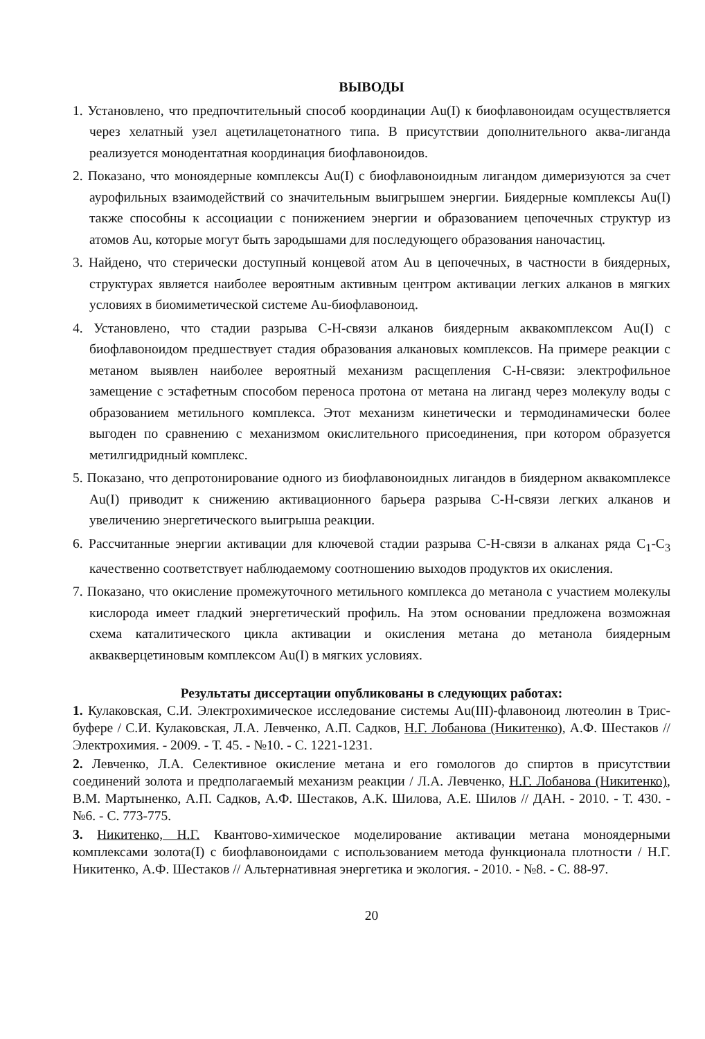ВЫВОДЫ
1. Установлено, что предпочтительный способ координации Au(I) к биофлавоноидам осуществляется через хелатный узел ацетилацетонатного типа. В присутствии дополнительного аква-лиганда реализуется монодентатная координация биофлавоноидов.
2. Показано, что моноядерные комплексы Au(I) с биофлавоноидным лигандом димеризуются за счет аурофильных взаимодействий со значительным выигрышем энергии. Биядерные комплексы Au(I) также способны к ассоциации с понижением энергии и образованием цепочечных структур из атомов Au, которые могут быть зародышами для последующего образования наночастиц.
3. Найдено, что стерически доступный концевой атом Au в цепочечных, в частности в биядерных, структурах является наиболее вероятным активным центром активации легких алканов в мягких условиях в биомиметической системе Au-биофлавоноид.
4. Установлено, что стадии разрыва С-Н-связи алканов биядерным аквакомплексом Au(I) с биофлавоноидом предшествует стадия образования алкановых комплексов. На примере реакции с метаном выявлен наиболее вероятный механизм расщепления С-Н-связи: электрофильное замещение с эстафетным способом переноса протона от метана на лиганд через молекулу воды с образованием метильного комплекса. Этот механизм кинетически и термодинамически более выгоден по сравнению с механизмом окислительного присоединения, при котором образуется метилгидридный комплекс.
5. Показано, что депротонирование одного из биофлавоноидных лигандов в биядерном аквакомплексе Au(I) приводит к снижению активационного барьера разрыва С-Н-связи легких алканов и увеличению энергетического выигрыша реакции.
6. Рассчитанные энергии активации для ключевой стадии разрыва С-Н-связи в алканах ряда C<sub>1</sub>-C<sub>3</sub> качественно соответствует наблюдаемому соотношению выходов продуктов их окисления.
7. Показано, что окисление промежуточного метильного комплекса до метанола с участием молекулы кислорода имеет гладкий энергетический профиль. На этом основании предложена возможная схема каталитического цикла активации и окисления метана до метанола биядерным аквакверцетиновым комплексом Au(I) в мягких условиях.
Результаты диссертации опубликованы в следующих работах:
1. Кулаковская, С.И. Электрохимическое исследование системы Au(III)-флавоноид лютеолин в Трис-буфере / С.И. Кулаковская, Л.А. Левченко, А.П. Садков, Н.Г. Лобанова (Никитенко), А.Ф. Шестаков // Электрохимия. - 2009. - Т. 45. - №10. - С. 1221-1231.
2. Левченко, Л.А. Селективное окисление метана и его гомологов до спиртов в присутствии соединений золота и предполагаемый механизм реакции / Л.А. Левченко, Н.Г. Лобанова (Никитенко), В.М. Мартыненко, А.П. Садков, А.Ф. Шестаков, А.К. Шилова, А.Е. Шилов // ДАН. - 2010. - Т. 430. - №6. - С. 773-775.
3. Никитенко, Н.Г. Квантово-химическое моделирование активации метана моноядерными комплексами золота(I) с биофлавоноидами с использованием метода функционала плотности / Н.Г. Никитенко, А.Ф. Шестаков // Альтернативная энергетика и экология. - 2010. - №8. - С. 88-97.
20